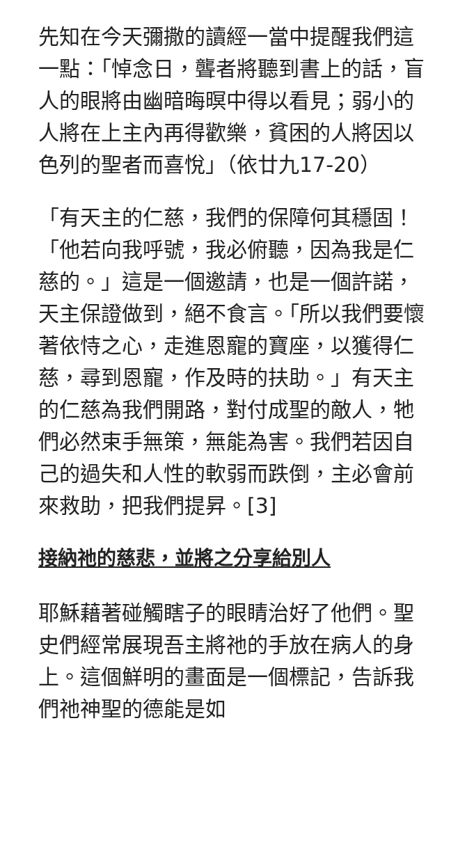先知在今天彌撒的讀經一當中提醒我們這一點：「悼念日，聾者將聽到書上的話，盲人的眼將由幽暗晦暝中得以看見；弱小的人將在上主內再得歡樂，貧困的人將因以色列的聖者而喜悅」（依廿九17-20）
「有天主的仁慈，我們的保障何其穩固！「他若向我呼號，我必俯聽，因為我是仁慈的。」這是一個邀請，也是一個許諾，天主保證做到，絕不食言。「所以我們要懷著依恃之心，走進恩寵的寶座，以獲得仁慈，尋到恩寵，作及時的扶助。」有天主的仁慈為我們開路，對付成聖的敵人，牠們必然束手無策，無能為害。我們若因自己的過失和人性的軟弱而跌倒，主必會前來救助，把我們提昇。[3]
接納祂的慈悲，並將之分享給別人
耶穌藉著碰觸瞎子的眼睛治好了他們。聖史們經常展現吾主將祂的手放在病人的身上。這個鮮明的畫面是一個標記，告訴我們祂神聖的德能是如